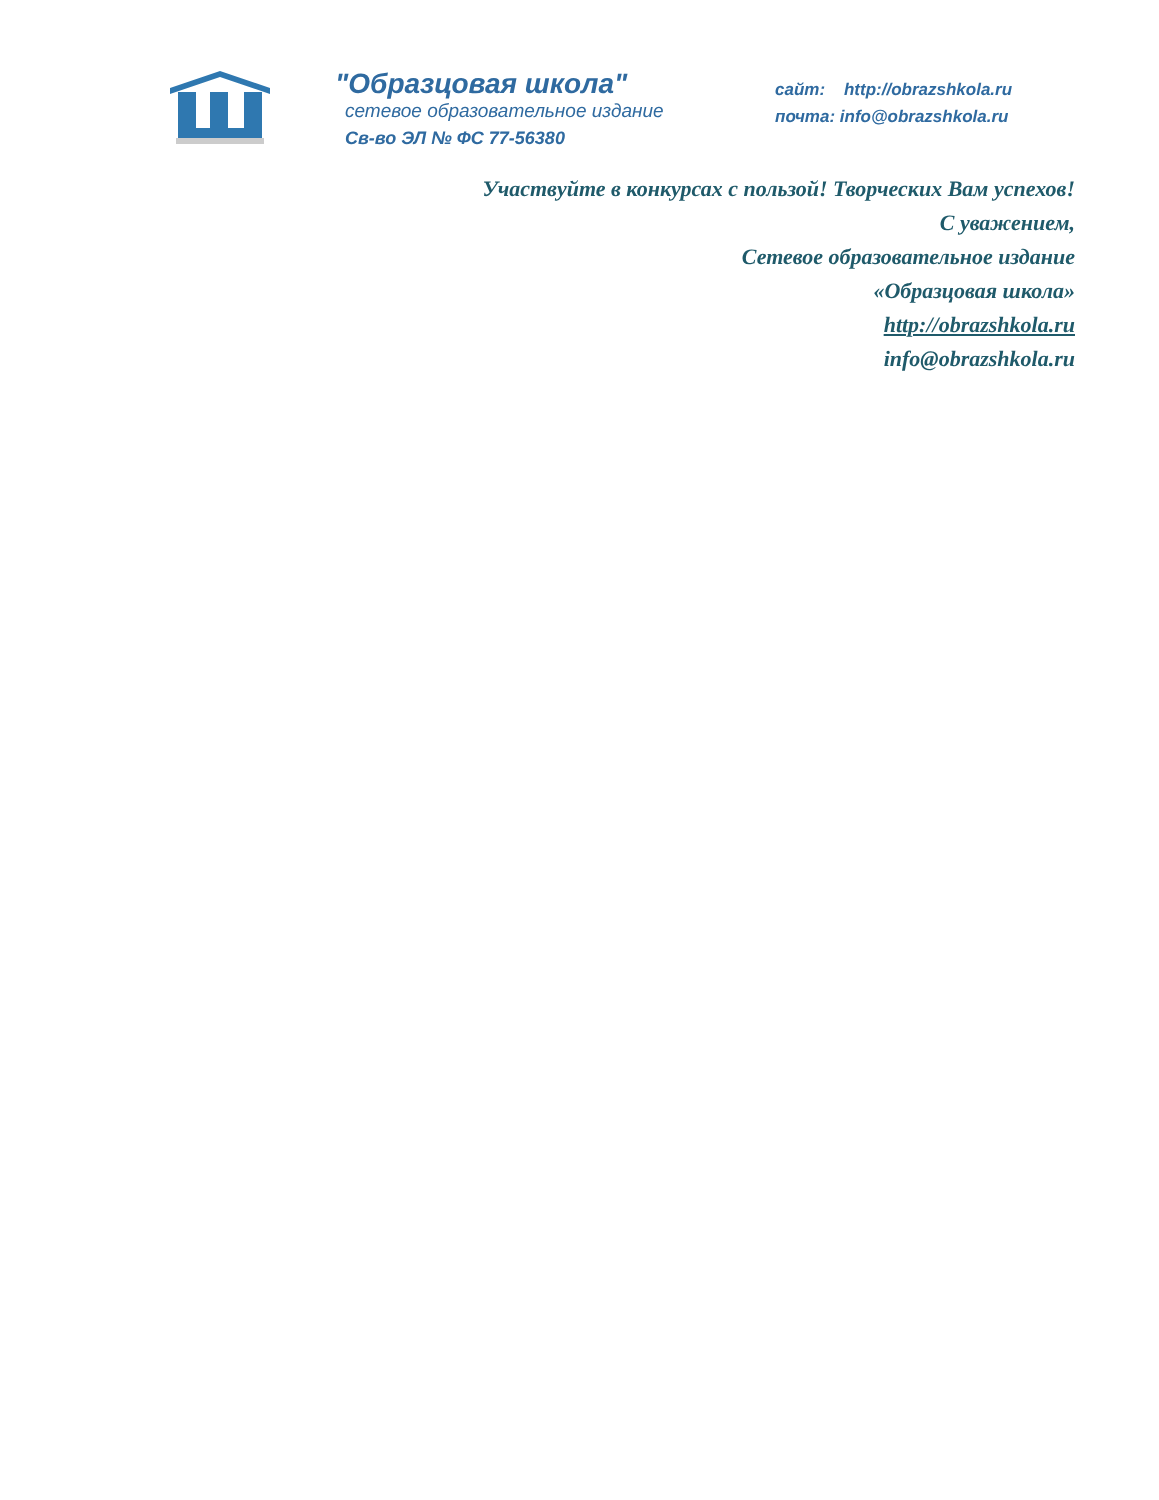"Образцовая школа"
сетевое образовательное издание
Св-во ЭЛ № ФС 77-56380
сайт: http://obrazshkola.ru
почта: info@obrazshkola.ru
Участвуйте в конкурсах с пользой! Творческих Вам успехов!
С уважением,
Сетевое образовательное издание
«Образцовая школа»
http://obrazshkola.ru
info@obrazshkola.ru